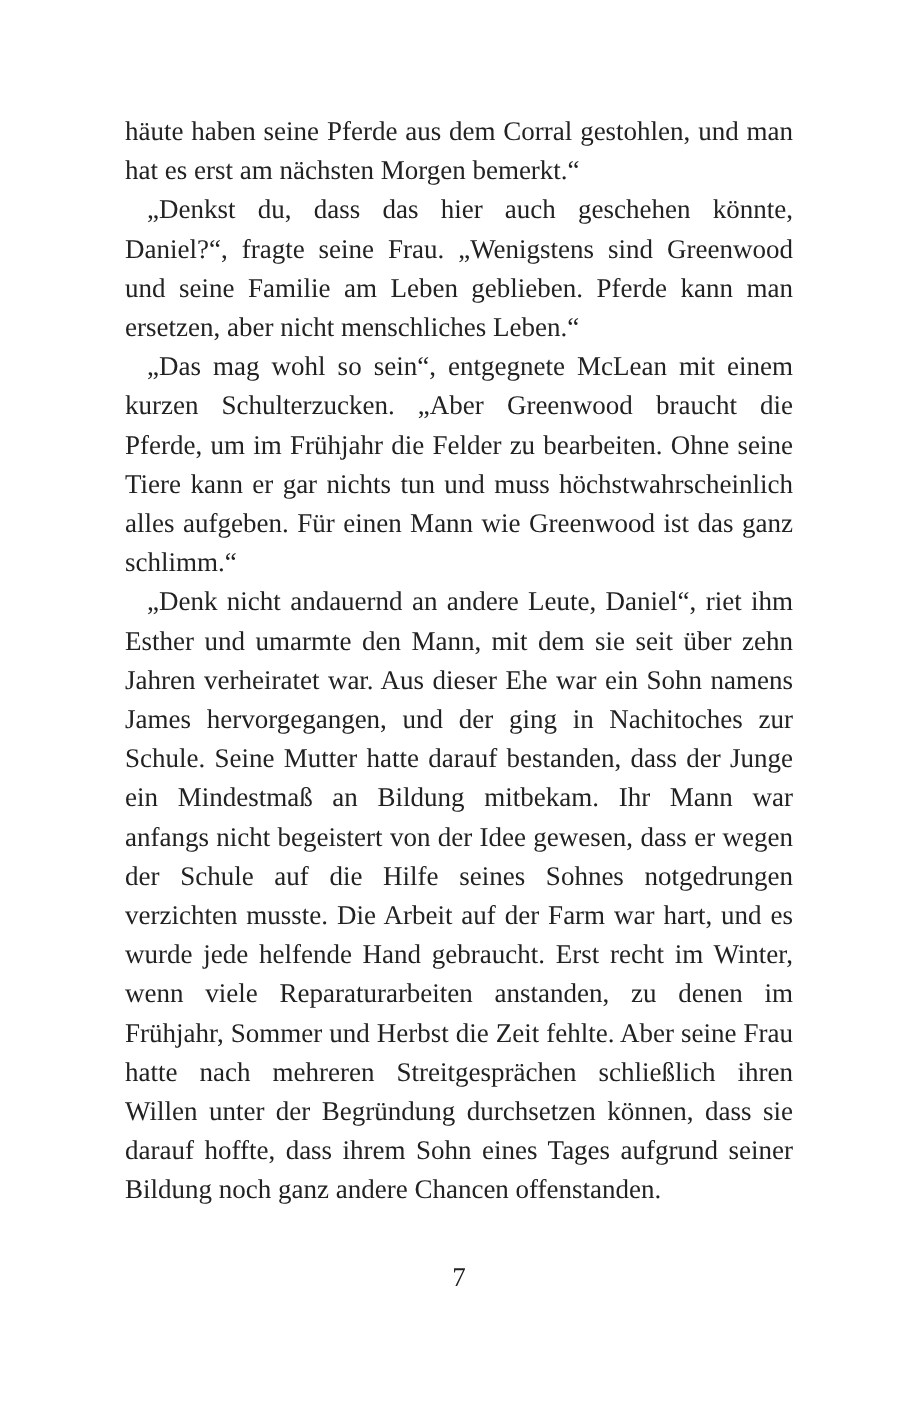häute haben seine Pferde aus dem Corral gestohlen, und man hat es erst am nächsten Morgen bemerkt.“
„Denkst du, dass das hier auch geschehen könnte, Daniel?“, fragte seine Frau. „Wenigstens sind Greenwood und seine Familie am Leben geblieben. Pferde kann man ersetzen, aber nicht menschliches Leben.“
„Das mag wohl so sein“, entgegnete McLean mit einem kurzen Schulterzucken. „Aber Greenwood braucht die Pferde, um im Frühjahr die Felder zu bearbeiten. Ohne seine Tiere kann er gar nichts tun und muss höchstwahrscheinlich alles aufgeben. Für einen Mann wie Greenwood ist das ganz schlimm.“
„Denk nicht andauernd an andere Leute, Daniel“, riet ihm Esther und umarmte den Mann, mit dem sie seit über zehn Jahren verheiratet war. Aus dieser Ehe war ein Sohn namens James hervorgegangen, und der ging in Nachitoches zur Schule. Seine Mutter hatte darauf bestanden, dass der Junge ein Mindestmaß an Bildung mitbekam. Ihr Mann war anfangs nicht begeistert von der Idee gewesen, dass er wegen der Schule auf die Hilfe seines Sohnes notgedrungen verzichten musste. Die Arbeit auf der Farm war hart, und es wurde jede helfende Hand gebraucht. Erst recht im Winter, wenn viele Reparaturarbeiten anstanden, zu denen im Frühjahr, Sommer und Herbst die Zeit fehlte. Aber seine Frau hatte nach mehreren Streitgesprächen schließlich ihren Willen unter der Begründung durchsetzen können, dass sie darauf hoffte, dass ihrem Sohn eines Tages aufgrund seiner Bildung noch ganz andere Chancen offenstanden.
7